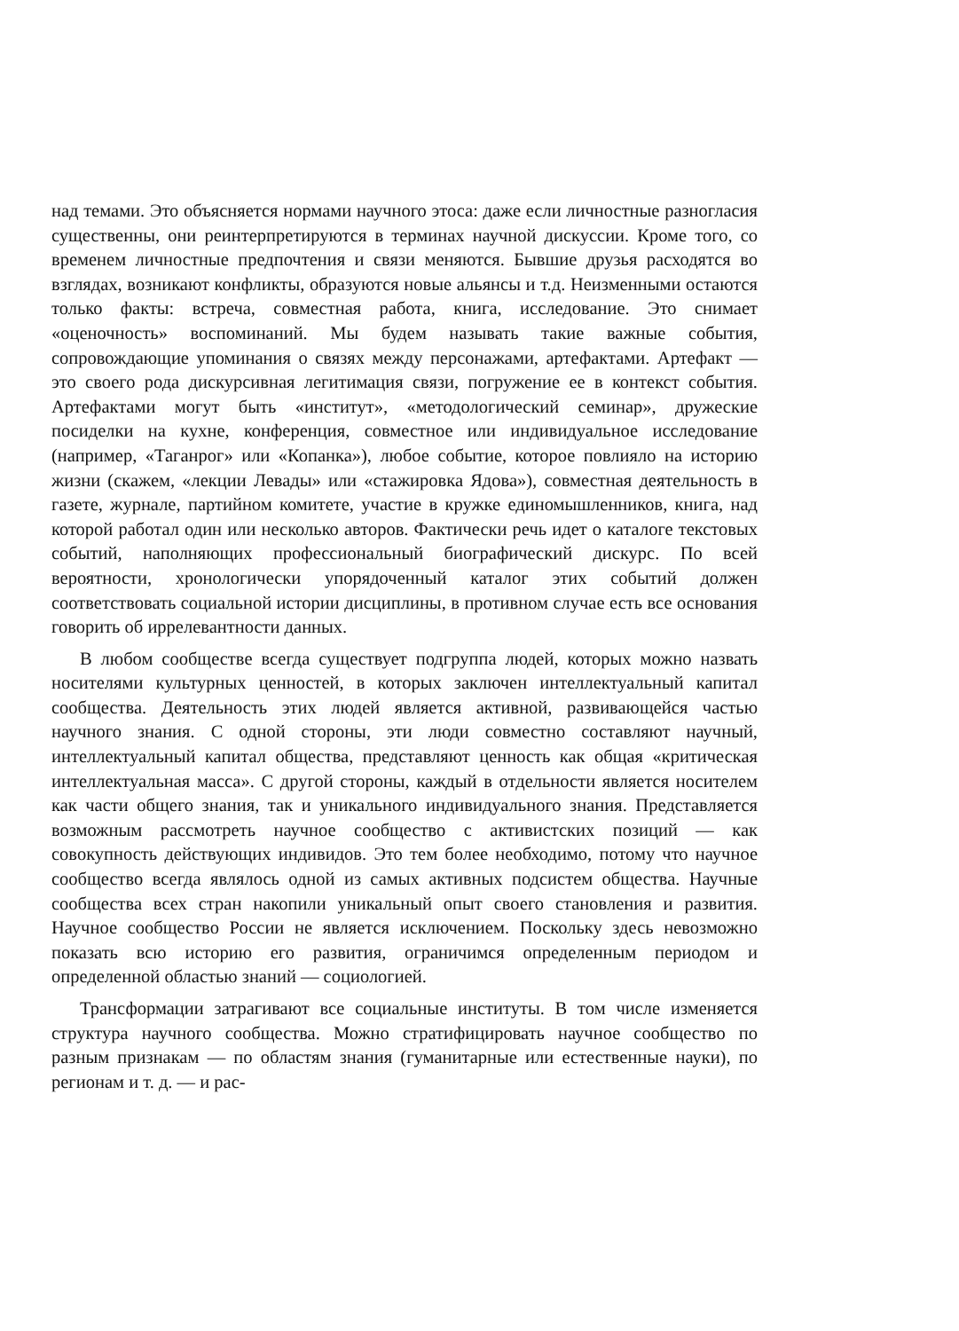над темами. Это объясняется нормами научного этоса: даже если личностные разногласия существенны, они реинтерпретируются в терминах научной дискуссии. Кроме того, со временем личностные предпочтения и связи меняются. Бывшие друзья расходятся во взглядах, возникают конфликты, образуются новые альянсы и т.д. Неизменными остаются только факты: встреча, совместная работа, книга, исследование. Это снимает «оценочность» воспоминаний. Мы будем называть такие важные события, сопровождающие упоминания о связях между персонажами, артефактами. Артефакт — это своего рода дискурсивная легитимация связи, погружение ее в контекст события. Артефактами могут быть «институт», «методологический семинар», дружеские посиделки на кухне, конференция, совместное или индивидуальное исследование (например, «Таганрог» или «Копанка»), любое событие, которое повлияло на историю жизни (скажем, «лекции Левады» или «стажировка Ядова»), совместная деятельность в газете, журнале, партийном комитете, участие в кружке единомышленников, книга, над которой работал один или несколько авторов. Фактически речь идет о каталоге текстовых событий, наполняющих профессиональный биографический дискурс. По всей вероятности, хронологически упорядоченный каталог этих событий должен соответствовать социальной истории дисциплины, в противном случае есть все основания говорить об иррелевантности данных.
В любом сообществе всегда существует подгруппа людей, которых можно назвать носителями культурных ценностей, в которых заключен интеллектуальный капитал сообщества. Деятельность этих людей является активной, развивающейся частью научного знания. С одной стороны, эти люди совместно составляют научный, интеллектуальный капитал общества, представляют ценность как общая «критическая интеллектуальная масса». С другой стороны, каждый в отдельности является носителем как части общего знания, так и уникального индивидуального знания. Представляется возможным рассмотреть научное сообщество с активистских позиций — как совокупность действующих индивидов. Это тем более необходимо, потому что научное сообщество всегда являлось одной из самых активных подсистем общества. Научные сообщества всех стран накопили уникальный опыт своего становления и развития. Научное сообщество России не является исключением. Поскольку здесь невозможно показать всю историю его развития, ограничимся определенным периодом и определенной областью знаний — социологией.
Трансформации затрагивают все социальные институты. В том числе изменяется структура научного сообщества. Можно стратифицировать научное сообщество по разным признакам — по областям знания (гуманитарные или естественные науки), по регионам и т. д. — и рас-